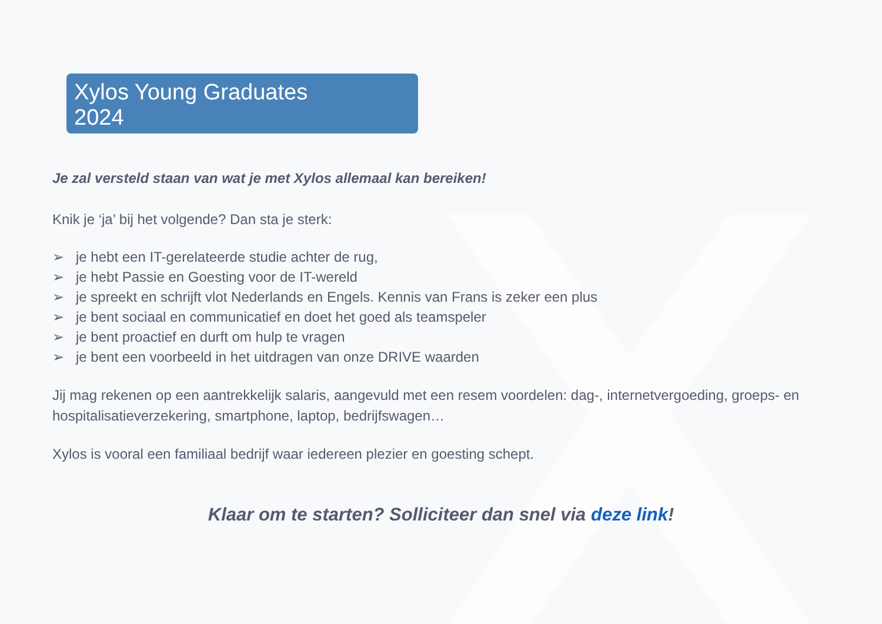Xylos Young Graduates 2024
Je zal versteld staan van wat je met Xylos allemaal kan bereiken!
Knik je ‘ja’ bij het volgende? Dan sta je sterk:
➢ je hebt een IT-gerelateerde studie achter de rug,
➢ je hebt Passie en Goesting voor de IT-wereld
➢ je spreekt en schrijft vlot Nederlands en Engels. Kennis van Frans is zeker een plus
➢ je bent sociaal en communicatief en doet het goed als teamspeler
➢ je bent proactief en durft om hulp te vragen
➢ je bent een voorbeeld in het uitdragen van onze DRIVE waarden
Jij mag rekenen op een aantrekkelijk salaris, aangevuld met een resem voordelen: dag-, internetvergoeding, groeps- en hospitalisatieverzekering, smartphone, laptop, bedrijfswagen…
Xylos is vooral een familiaal bedrijf waar iedereen plezier en goesting schept.
Klaar om te starten? Solliciteer dan snel via deze link!